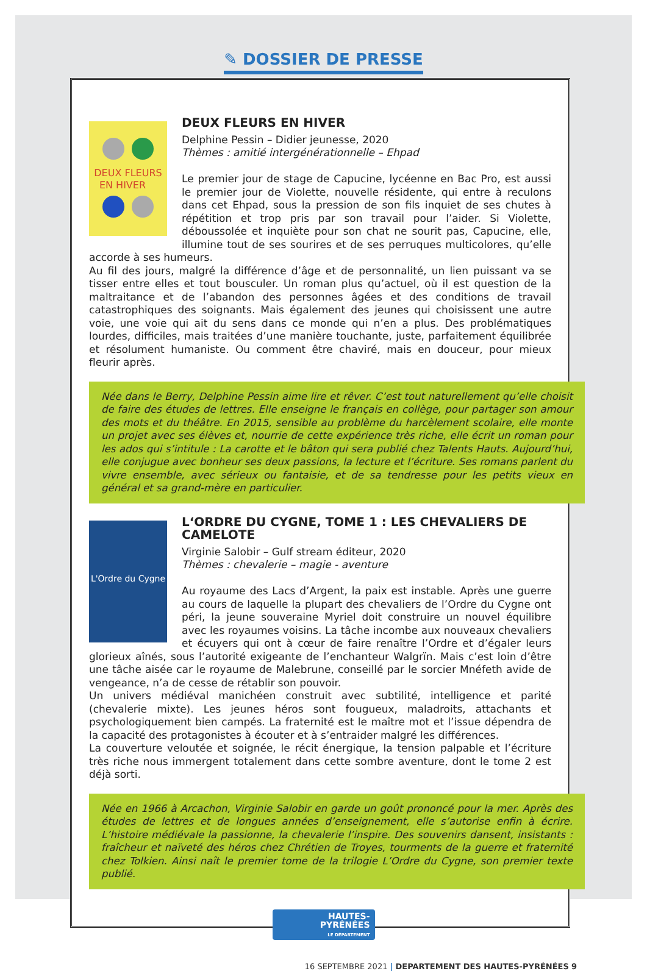✎ DOSSIER DE PRESSE
DEUX FLEURS
EN HIVER
DEUX FLEURS EN HIVER
Delphine Pessin – Didier jeunesse, 2020
Thèmes : amitié intergénérationnelle – Ehpad
Le premier jour de stage de Capucine, lycéenne en Bac Pro, est aussi le premier jour de Violette, nouvelle résidente, qui entre à reculons dans cet Ehpad, sous la pression de son fils inquiet de ses chutes à répétition et trop pris par son travail pour l’aider. Si Violette, déboussolée et inquiète pour son chat ne sourit pas, Capucine, elle, illumine tout de ses sourires et de ses perruques multicolores, qu’elle accorde à ses humeurs.
Au fil des jours, malgré la différence d’âge et de personnalité, un lien puissant va se tisser entre elles et tout bousculer. Un roman plus qu’actuel, où il est question de la maltraitance et de l’abandon des personnes âgées et des conditions de travail catastrophiques des soignants. Mais également des jeunes qui choisissent une autre voie, une voie qui ait du sens dans ce monde qui n’en a plus. Des problématiques lourdes, difficiles, mais traitées d’une manière touchante, juste, parfaitement équilibrée et résolument humaniste. Ou comment être chaviré, mais en douceur, pour mieux fleurir après.
Née dans le Berry, Delphine Pessin aime lire et rêver. C’est tout naturellement qu’elle choisit de faire des études de lettres. Elle enseigne le français en collège, pour partager son amour des mots et du théâtre. En 2015, sensible au problème du harcèlement scolaire, elle monte un projet avec ses élèves et, nourrie de cette expérience très riche, elle écrit un roman pour les ados qui s’intitule : La carotte et le bâton qui sera publié chez Talents Hauts. Aujourd’hui, elle conjugue avec bonheur ses deux passions, la lecture et l’écriture. Ses romans parlent du vivre ensemble, avec sérieux ou fantaisie, et de sa tendresse pour les petits vieux en général et sa grand-mère en particulier.
L'Ordre du Cygne
L‘ORDRE DU CYGNE, TOME 1 : LES CHEVALIERS DE CAMELOTE
Virginie Salobir – Gulf stream éditeur, 2020
Thèmes : chevalerie – magie - aventure
Au royaume des Lacs d’Argent, la paix est instable. Après une guerre au cours de laquelle la plupart des chevaliers de l’Ordre du Cygne ont péri, la jeune souveraine Myriel doit construire un nouvel équilibre avec les royaumes voisins. La tâche incombe aux nouveaux chevaliers et écuyers qui ont à cœur de faire renaître l’Ordre et d’égaler leurs glorieux aînés, sous l’autorité exigeante de l’enchanteur Walgrïn. Mais c’est loin d’être une tâche aisée car le royaume de Malebrune, conseillé par le sorcier Mnéfeth avide de vengeance, n’a de cesse de rétablir son pouvoir.
Un univers médiéval manichéen construit avec subtilité, intelligence et parité (chevalerie mixte). Les jeunes héros sont fougueux, maladroits, attachants et psychologiquement bien campés. La fraternité est le maître mot et l’issue dépendra de la capacité des protagonistes à écouter et à s’entraider malgré les différences.
La couverture veloutée et soignée, le récit énergique, la tension palpable et l’écriture très riche nous immergent totalement dans cette sombre aventure, dont le tome 2 est déjà sorti.
Née en 1966 à Arcachon, Virginie Salobir en garde un goût prononcé pour la mer. Après des études de lettres et de longues années d’enseignement, elle s’autorise enfin à écrire. L’histoire médiévale la passionne, la chevalerie l’inspire. Des souvenirs dansent, insistants : fraîcheur et naïveté des héros chez Chrétien de Troyes, tourments de la guerre et fraternité chez Tolkien. Ainsi naît le premier tome de la trilogie L’Ordre du Cygne, son premier texte publié.
HAUTES-
PYRÉNÉES
LE DÉPARTEMENT
16 SEPTEMBRE 2021 | DEPARTEMENT DES HAUTES-PYRÉNÉES 9